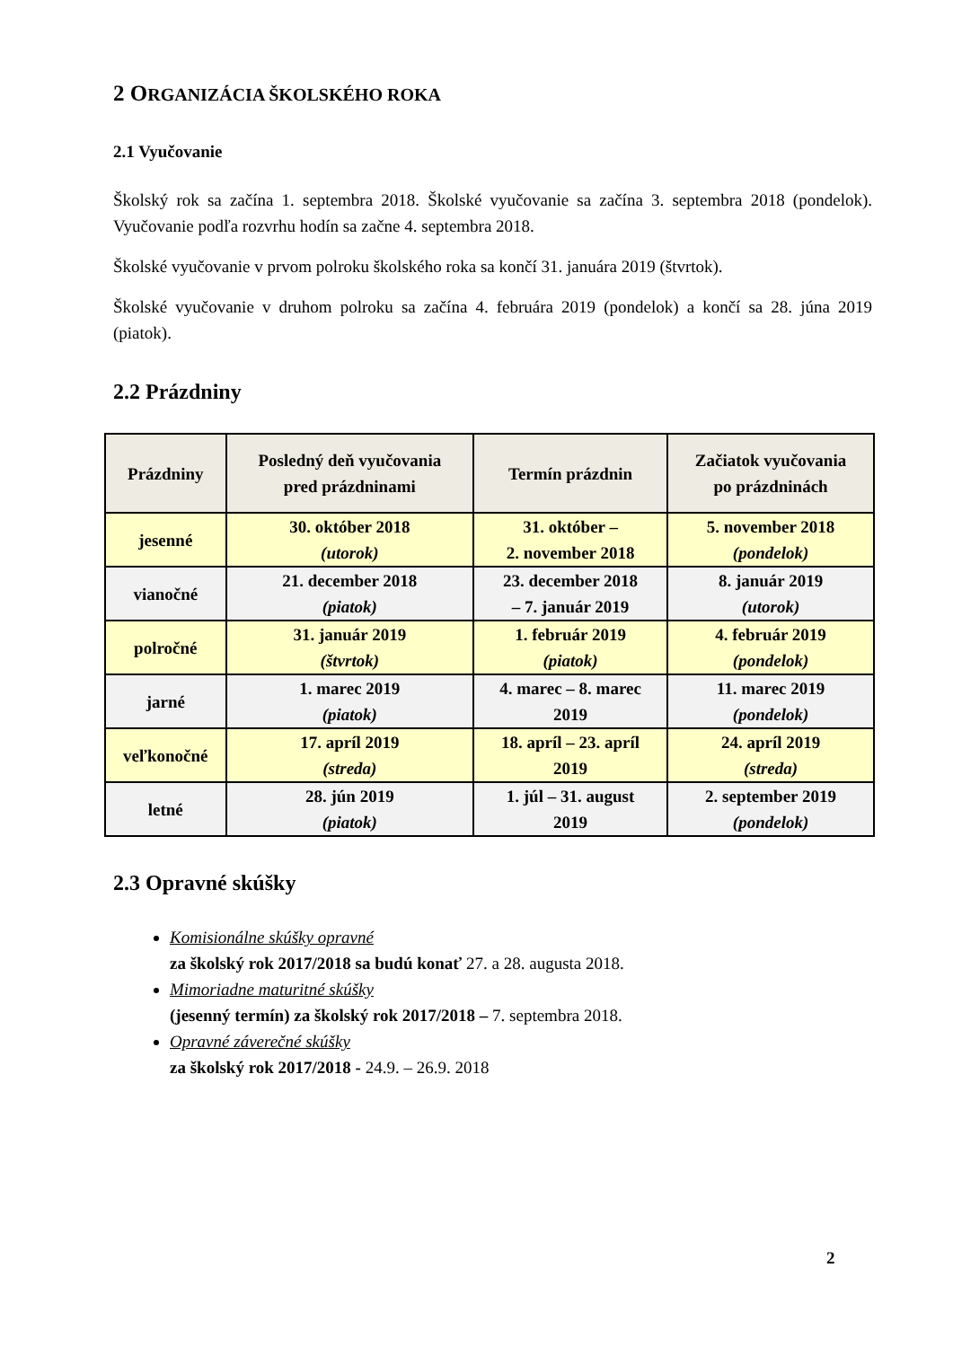2 ORGANIZÁCIA ŠKOLSKÉHO ROKA
2.1 Vyučovanie
Školský rok sa začína 1. septembra 2018. Školské vyučovanie sa začína 3. septembra 2018 (pondelok). Vyučovanie podľa rozvrhu hodín sa začne 4. septembra 2018.
Školské vyučovanie v prvom polroku školského roka sa končí 31. januára 2019 (štvrtok).
Školské vyučovanie v druhom polroku sa začína 4. februára 2019 (pondelok) a končí sa 28. júna 2019 (piatok).
2.2 Prázdniny
| Prázdniny | Posledný deň vyučovania pred prázdninami | Termín prázdnin | Začiatok vyučovania po prázdninách |
| --- | --- | --- | --- |
| jesenné | 30. október 2018 (utorok) | 31. október – 2. november 2018 | 5. november 2018 (pondelok) |
| vianočné | 21. december 2018 (piatok) | 23. december 2018 – 7. január 2019 | 8. január 2019 (utorok) |
| polročné | 31. január 2019 (štvrtok) | 1. február 2019 (piatok) | 4. február 2019 (pondelok) |
| jarné | 1. marec 2019 (piatok) | 4. marec – 8. marec 2019 | 11. marec 2019 (pondelok) |
| veľkonočné | 17. apríl 2019 (streda) | 18. apríl – 23. apríl 2019 | 24. apríl 2019 (streda) |
| letné | 28. jún 2019 (piatok) | 1. júl – 31. august 2019 | 2. september 2019 (pondelok) |
2.3 Opravné skúšky
Komisionálne skúšky opravné
za školský rok 2017/2018 sa budú konať 27. a 28. augusta 2018.
Mimoriadne maturitné skúšky
(jesenný termín) za školský rok 2017/2018 – 7. septembra 2018.
Opravné záverečné skúšky
za školský rok 2017/2018 - 24.9. – 26.9. 2018
2